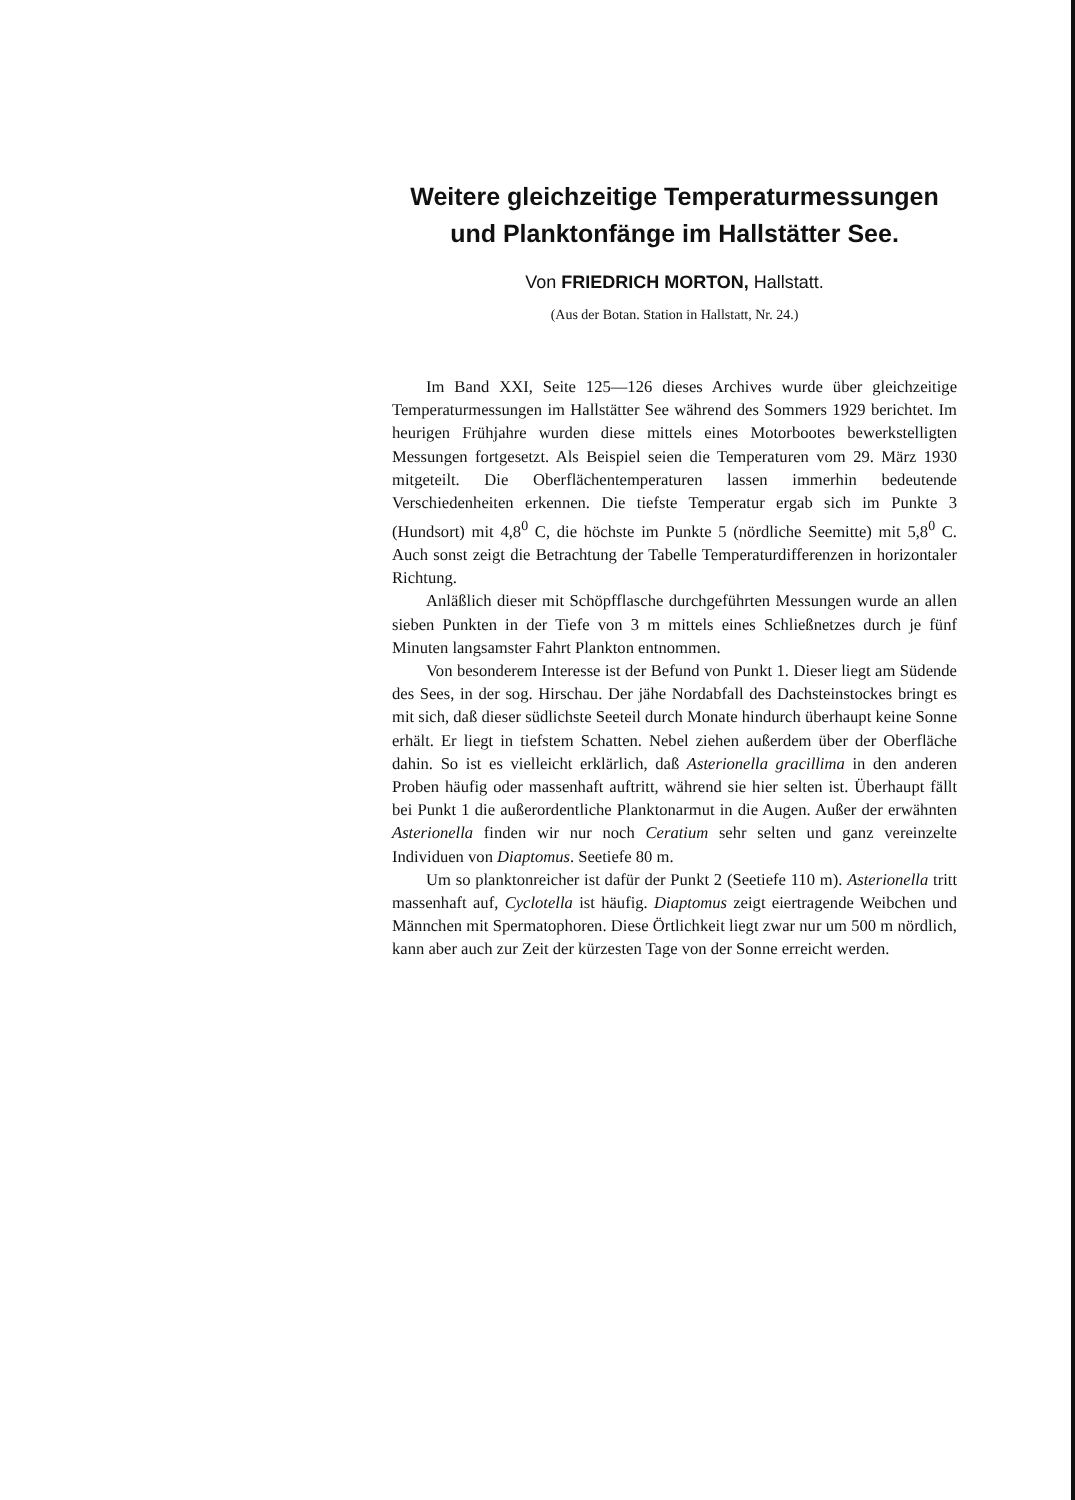Weitere gleichzeitige Temperaturmessungen
und Planktonfänge im Hallstätter See.
Von FRIEDRICH MORTON, Hallstatt.
(Aus der Botan. Station in Hallstatt, Nr. 24.)
Im Band XXI, Seite 125—126 dieses Archives wurde über gleichzeitige Temperaturmessungen im Hallstätter See während des Sommers 1929 berichtet. Im heurigen Frühjahre wurden diese mittels eines Motorbootes bewerkstelligten Messungen fortgesetzt. Als Beispiel seien die Temperaturen vom 29. März 1930 mitgeteilt. Die Oberflächentemperaturen lassen immerhin bedeutende Verschiedenheiten erkennen. Die tiefste Temperatur ergab sich im Punkte 3 (Hundsort) mit 4,8<sup>0</sup> C, die höchste im Punkte 5 (nördliche Seemitte) mit 5,8<sup>0</sup> C. Auch sonst zeigt die Betrachtung der Tabelle Temperaturdifferenzen in horizontaler Richtung.
Anläßlich dieser mit Schöpfflasche durchgeführten Messungen wurde an allen sieben Punkten in der Tiefe von 3 m mittels eines Schließnetzes durch je fünf Minuten langsamster Fahrt Plankton entnommen.
Von besonderem Interesse ist der Befund von Punkt 1. Dieser liegt am Südende des Sees, in der sog. Hirschau. Der jähe Nordabfall des Dachsteinstockes bringt es mit sich, daß dieser südlichste Seeteil durch Monate hindurch überhaupt keine Sonne erhält. Er liegt in tiefstem Schatten. Nebel ziehen außerdem über der Oberfläche dahin. So ist es vielleicht erklärlich, daß Asterionella gracillima in den anderen Proben häufig oder massenhaft auftritt, während sie hier selten ist. Überhaupt fällt bei Punkt 1 die außerordentliche Planktonarmut in die Augen. Außer der erwähnten Asterionella finden wir nur noch Ceratium sehr selten und ganz vereinzelte Individuen von Diaptomus. Seetiefe 80 m.
Um so planktonreicher ist dafür der Punkt 2 (Seetiefe 110 m). Asterionella tritt massenhaft auf, Cyclotella ist häufig. Diaptomus zeigt eiertragende Weibchen und Männchen mit Spermatophoren. Diese Örtlichkeit liegt zwar nur um 500 m nördlich, kann aber auch zur Zeit der kürzesten Tage von der Sonne erreicht werden.